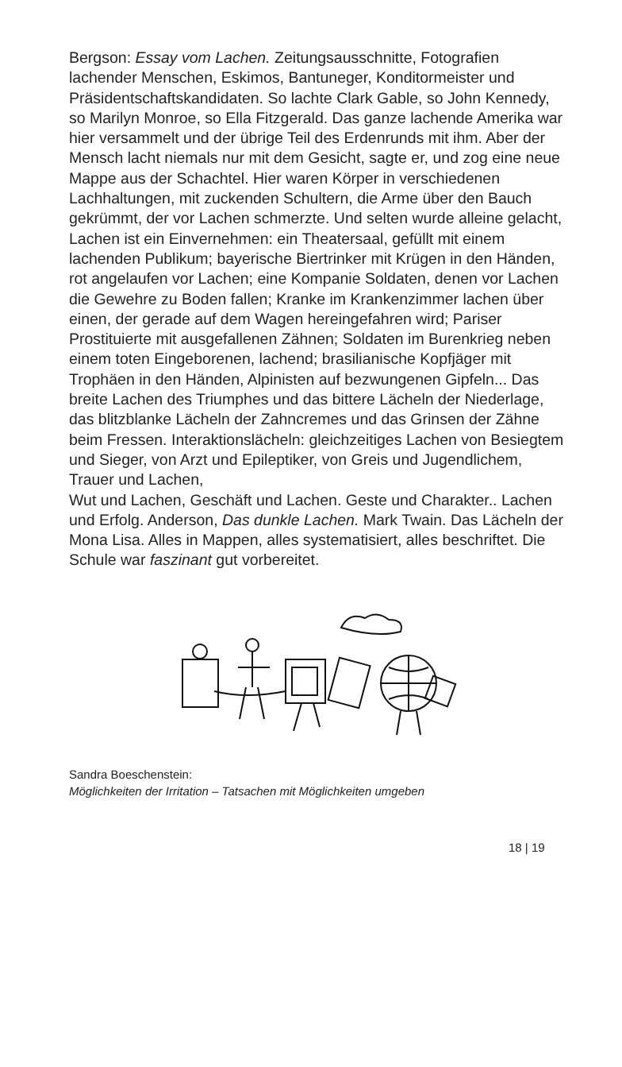Bergson: Essay vom Lachen. Zeitungsausschnitte, Fotografien lachender Menschen, Eskimos, Bantuneger, Konditormeister und Präsidentschaftskandidaten. So lachte Clark Gable, so John Kennedy, so Marilyn Monroe, so Ella Fitzgerald. Das ganze lachende Amerika war hier versammelt und der übrige Teil des Erdenrunds mit ihm. Aber der Mensch lacht niemals nur mit dem Gesicht, sagte er, und zog eine neue Mappe aus der Schachtel. Hier waren Körper in verschiedenen Lachhaltungen, mit zuckenden Schultern, die Arme über den Bauch gekrümmt, der vor Lachen schmerzte. Und selten wurde alleine gelacht, Lachen ist ein Einvernehmen: ein Theatersaal, gefüllt mit einem lachenden Publikum; bayerische Biertrinker mit Krügen in den Händen, rot angelaufen vor Lachen; eine Kompanie Soldaten, denen vor Lachen die Gewehre zu Boden fallen; Kranke im Krankenzimmer lachen über einen, der gerade auf dem Wagen hereingefahren wird; Pariser Prostituierte mit ausgefallenen Zähnen; Soldaten im Burenkrieg neben einem toten Eingeborenen, lachend; brasilianische Kopfjäger mit Trophäen in den Händen, Alpinisten auf bezwungenen Gipfeln... Das breite Lachen des Triumphes und das bittere Lächeln der Niederlage, das blitzblanke Lächeln der Zahncremes und das Grinsen der Zähne beim Fressen. Interaktionslächeln: gleichzeitiges Lachen von Besiegtem und Sieger, von Arzt und Epileptiker, von Greis und Jugendlichem, Trauer und Lachen,
Wut und Lachen, Geschäft und Lachen. Geste und Charakter.. Lachen und Erfolg. Anderson, Das dunkle Lachen. Mark Twain. Das Lächeln der Mona Lisa. Alles in Mappen, alles systematisiert, alles beschriftet. Die Schule war faszinant gut vorbereitet.
Sandra Boeschenstein:
Möglichkeiten der Irritation – Tatsachen mit Möglichkeiten umgeben
18 | 19